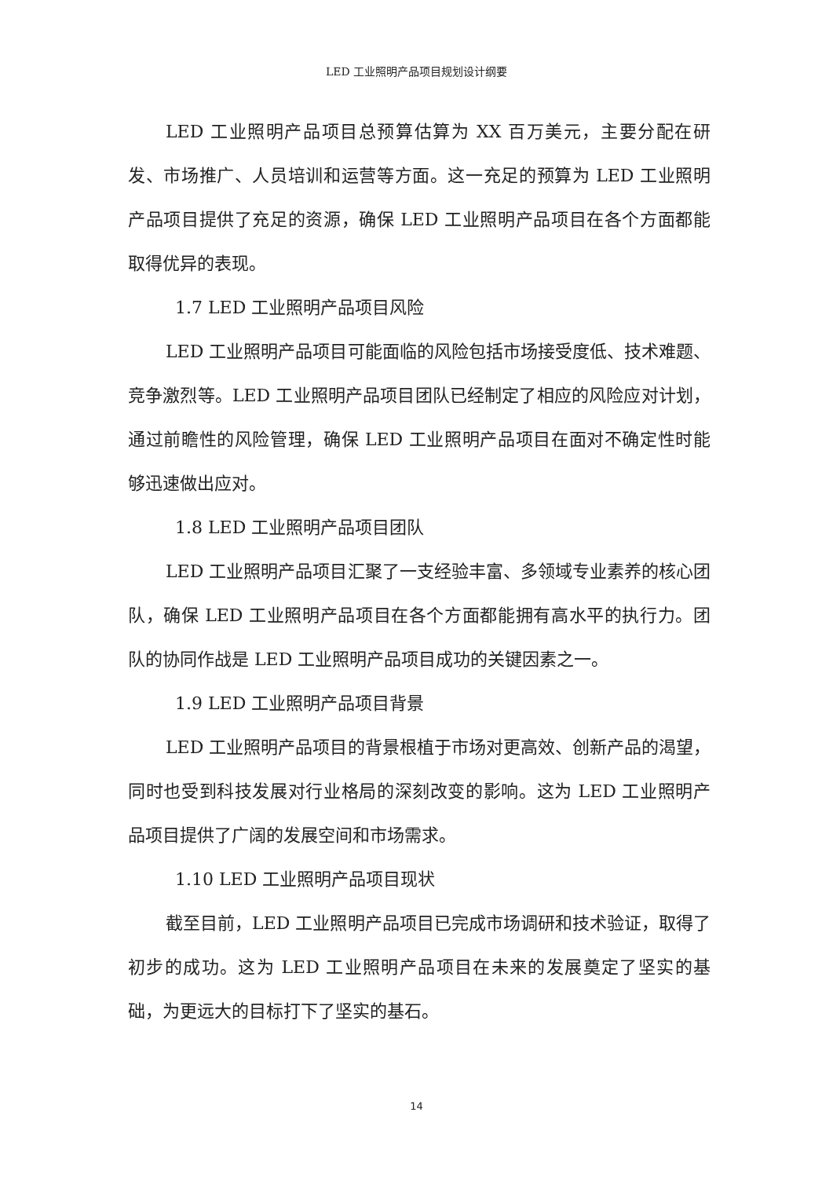LED 工业照明产品项目规划设计纲要
LED 工业照明产品项目总预算估算为 XX 百万美元，主要分配在研发、市场推广、人员培训和运营等方面。这一充足的预算为 LED 工业照明产品项目提供了充足的资源，确保 LED 工业照明产品项目在各个方面都能取得优异的表现。
1.7 LED 工业照明产品项目风险
LED 工业照明产品项目可能面临的风险包括市场接受度低、技术难题、竞争激烈等。LED 工业照明产品项目团队已经制定了相应的风险应对计划，通过前瞻性的风险管理，确保 LED 工业照明产品项目在面对不确定性时能够迅速做出应对。
1.8 LED 工业照明产品项目团队
LED 工业照明产品项目汇聚了一支经验丰富、多领域专业素养的核心团队，确保 LED 工业照明产品项目在各个方面都能拥有高水平的执行力。团队的协同作战是 LED 工业照明产品项目成功的关键因素之一。
1.9 LED 工业照明产品项目背景
LED 工业照明产品项目的背景根植于市场对更高效、创新产品的渴望，同时也受到科技发展对行业格局的深刻改变的影响。这为 LED 工业照明产品项目提供了广阔的发展空间和市场需求。
1.10 LED 工业照明产品项目现状
截至目前，LED 工业照明产品项目已完成市场调研和技术验证，取得了初步的成功。这为 LED 工业照明产品项目在未来的发展奠定了坚实的基础，为更远大的目标打下了坚实的基石。
14